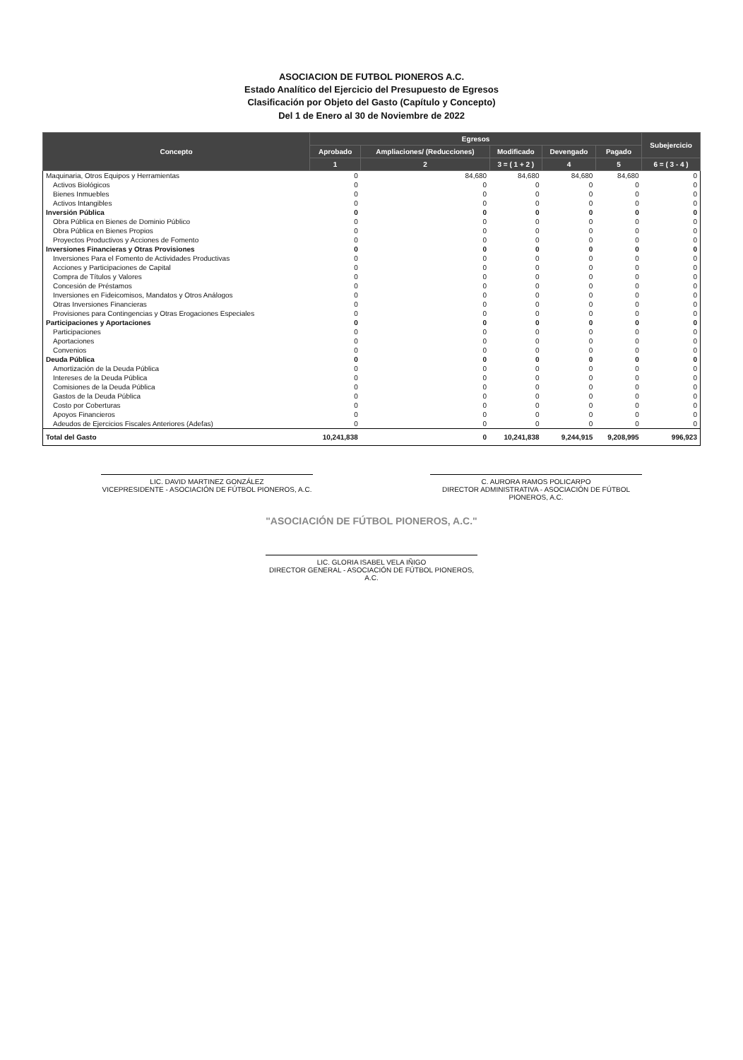ASOCIACION DE FUTBOL PIONEROS A.C.
Estado Analítico del Ejercicio del Presupuesto de Egresos
Clasificación por Objeto del Gasto (Capítulo y Concepto)
Del 1 de Enero al 30 de Noviembre de 2022
| Concepto | Egresos | | | | | Subejercicio |
| --- | --- | --- | --- | --- | --- | --- |
| | Aprobado | Ampliaciones/ (Reducciones) | Modificado | Devengado | Pagado | |
| | 1 | 2 | 3 = ( 1 + 2 ) | 4 | 5 | 6 = ( 3 - 4 ) |
| Maquinaria, Otros Equipos y Herramientas | 0 | 84,680 | 84,680 | 84,680 | 84,680 | 0 |
| Activos Biológicos | 0 | 0 | 0 | 0 | 0 | 0 |
| Bienes Inmuebles | 0 | 0 | 0 | 0 | 0 | 0 |
| Activos Intangibles | 0 | 0 | 0 | 0 | 0 | 0 |
| Inversión Pública | 0 | 0 | 0 | 0 | 0 | 0 |
| Obra Pública en Bienes de Dominio Público | 0 | 0 | 0 | 0 | 0 | 0 |
| Obra Pública en Bienes Propios | 0 | 0 | 0 | 0 | 0 | 0 |
| Proyectos Productivos y Acciones de Fomento | 0 | 0 | 0 | 0 | 0 | 0 |
| Inversiones Financieras y Otras Provisiones | 0 | 0 | 0 | 0 | 0 | 0 |
| Inversiones Para el Fomento de Actividades Productivas | 0 | 0 | 0 | 0 | 0 | 0 |
| Acciones y Participaciones de Capital | 0 | 0 | 0 | 0 | 0 | 0 |
| Compra de Títulos y Valores | 0 | 0 | 0 | 0 | 0 | 0 |
| Concesión de Préstamos | 0 | 0 | 0 | 0 | 0 | 0 |
| Inversiones en Fideicomisos, Mandatos y Otros Análogos | 0 | 0 | 0 | 0 | 0 | 0 |
| Otras Inversiones Financieras | 0 | 0 | 0 | 0 | 0 | 0 |
| Provisiones para Contingencias y Otras Erogaciones Especiales | 0 | 0 | 0 | 0 | 0 | 0 |
| Participaciones y Aportaciones | 0 | 0 | 0 | 0 | 0 | 0 |
| Participaciones | 0 | 0 | 0 | 0 | 0 | 0 |
| Aportaciones | 0 | 0 | 0 | 0 | 0 | 0 |
| Convenios | 0 | 0 | 0 | 0 | 0 | 0 |
| Deuda Pública | 0 | 0 | 0 | 0 | 0 | 0 |
| Amortización de la Deuda Pública | 0 | 0 | 0 | 0 | 0 | 0 |
| Intereses de la Deuda Pública | 0 | 0 | 0 | 0 | 0 | 0 |
| Comisiones de la Deuda Pública | 0 | 0 | 0 | 0 | 0 | 0 |
| Gastos de la Deuda Pública | 0 | 0 | 0 | 0 | 0 | 0 |
| Costo por Coberturas | 0 | 0 | 0 | 0 | 0 | 0 |
| Apoyos Financieros | 0 | 0 | 0 | 0 | 0 | 0 |
| Adeudos de Ejercicios Fiscales Anteriores (Adefas) | 0 | 0 | 0 | 0 | 0 | 0 |
| Total del Gasto | 10,241,838 | 0 | 10,241,838 | 9,244,915 | 9,208,995 | 996,923 |
LIC. DAVID MARTINEZ GONZÁLEZ
VICEPRESIDENTE - ASOCIACIÓN DE FÚTBOL PIONEROS, A.C.
C. AURORA RAMOS POLICARPO
DIRECTOR ADMINISTRATIVA - ASOCIACIÓN DE FÚTBOL PIONEROS, A.C.
"ASOCIACIÓN DE FÚTBOL PIONEROS, A.C."
LIC. GLORIA ISABEL VELA IÑIGO
DIRECTOR GENERAL - ASOCIACIÓN DE FÚTBOL PIONEROS, A.C.